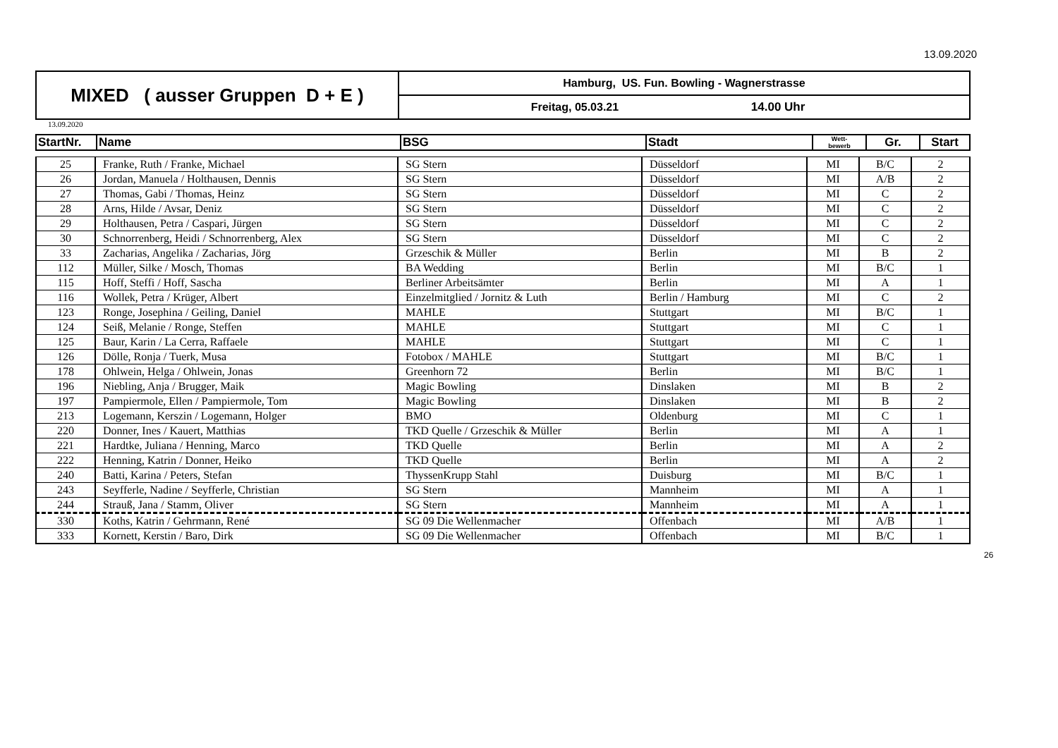13.09.2020
| MIXED ( ausser Gruppen D + E ) | Hamburg, US. Fun. Bowling - Wagnerstrasse | |
| | Freitag, 05.03.21 | 14.00 Uhr |
13.09.2020
| StartNr. | Name | BSG | Stadt | Wett- bewerb | Gr. | Start |
| --- | --- | --- | --- | --- | --- | --- |
| 25 | Franke, Ruth / Franke, Michael | SG Stern | Düsseldorf | MI | B/C | 2 |
| 26 | Jordan, Manuela / Holthausen, Dennis | SG Stern | Düsseldorf | MI | A/B | 2 |
| 27 | Thomas, Gabi / Thomas, Heinz | SG Stern | Düsseldorf | MI | C | 2 |
| 28 | Arns, Hilde / Avsar, Deniz | SG Stern | Düsseldorf | MI | C | 2 |
| 29 | Holthausen, Petra / Caspari, Jürgen | SG Stern | Düsseldorf | MI | C | 2 |
| 30 | Schnorrenberg, Heidi / Schnorrenberg, Alex | SG Stern | Düsseldorf | MI | C | 2 |
| 33 | Zacharias, Angelika / Zacharias, Jörg | Grzeschik & Müller | Berlin | MI | B | 2 |
| 112 | Müller, Silke / Mosch, Thomas | BA Wedding | Berlin | MI | B/C | 1 |
| 115 | Hoff, Steffi / Hoff, Sascha | Berliner Arbeitsämter | Berlin | MI | A | 1 |
| 116 | Wollek, Petra / Krüger, Albert | Einzelmitglied / Jornitz & Luth | Berlin / Hamburg | MI | C | 2 |
| 123 | Ronge, Josephina / Geiling, Daniel | MAHLE | Stuttgart | MI | B/C | 1 |
| 124 | Seiß, Melanie / Ronge, Steffen | MAHLE | Stuttgart | MI | C | 1 |
| 125 | Baur, Karin / La Cerra, Raffaele | MAHLE | Stuttgart | MI | C | 1 |
| 126 | Dölle, Ronja / Tuerk, Musa | Fotobox / MAHLE | Stuttgart | MI | B/C | 1 |
| 178 | Ohlwein, Helga / Ohlwein, Jonas | Greenhorn 72 | Berlin | MI | B/C | 1 |
| 196 | Niebling, Anja / Brugger, Maik | Magic Bowling | Dinslaken | MI | B | 2 |
| 197 | Pampiermole, Ellen / Pampiermole, Tom | Magic Bowling | Dinslaken | MI | B | 2 |
| 213 | Logemann, Kerszin / Logemann, Holger | BMO | Oldenburg | MI | C | 1 |
| 220 | Donner, Ines / Kauert, Matthias | TKD Quelle / Grzeschik & Müller | Berlin | MI | A | 1 |
| 221 | Hardtke, Juliana / Henning, Marco | TKD Quelle | Berlin | MI | A | 2 |
| 222 | Henning, Katrin / Donner, Heiko | TKD Quelle | Berlin | MI | A | 2 |
| 240 | Batti, Karina / Peters, Stefan | ThyssenKrupp Stahl | Duisburg | MI | B/C | 1 |
| 243 | Seyfferle, Nadine / Seyfferle, Christian | SG Stern | Mannheim | MI | A | 1 |
| 244 | Strauß, Jana / Stamm, Oliver | SG Stern | Mannheim | MI | A | 1 |
| 330 | Koths, Katrin / Gehrmann, René | SG 09 Die Wellenmacher | Offenbach | MI | A/B | 1 |
| 333 | Kornett, Kerstin / Baro, Dirk | SG 09 Die Wellenmacher | Offenbach | MI | B/C | 1 |
26